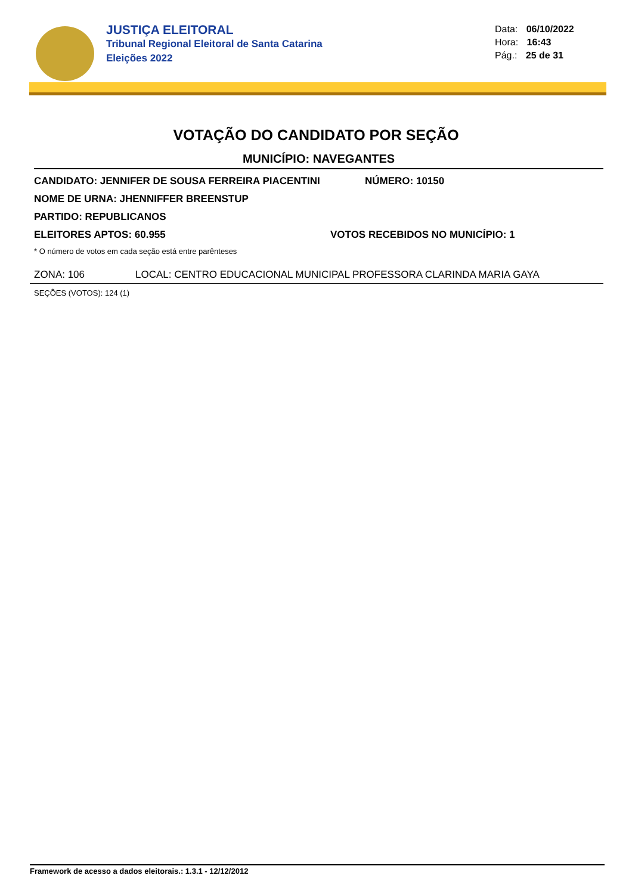JUSTIÇA ELEITORAL
Tribunal Regional Eleitoral de Santa Catarina
Eleições 2022
Data: 06/10/2022
Hora: 16:43
Pág.: 25 de 31
VOTAÇÃO DO CANDIDATO POR SEÇÃO
MUNICÍPIO: NAVEGANTES
CANDIDATO: JENNIFER DE SOUSA FERREIRA PIACENTINI NÚMERO: 10150
NOME DE URNA: JHENNIFFER BREENSTUP
PARTIDO: REPUBLICANOS
ELEITORES APTOS: 60.955 VOTOS RECEBIDOS NO MUNICÍPIO: 1
* O número de votos em cada seção está entre parênteses
ZONA: 106 LOCAL: CENTRO EDUCACIONAL MUNICIPAL PROFESSORA CLARINDA MARIA GAYA
SEÇÕES (VOTOS): 124 (1)
Framework de acesso a dados eleitorais.: 1.3.1 - 12/12/2012